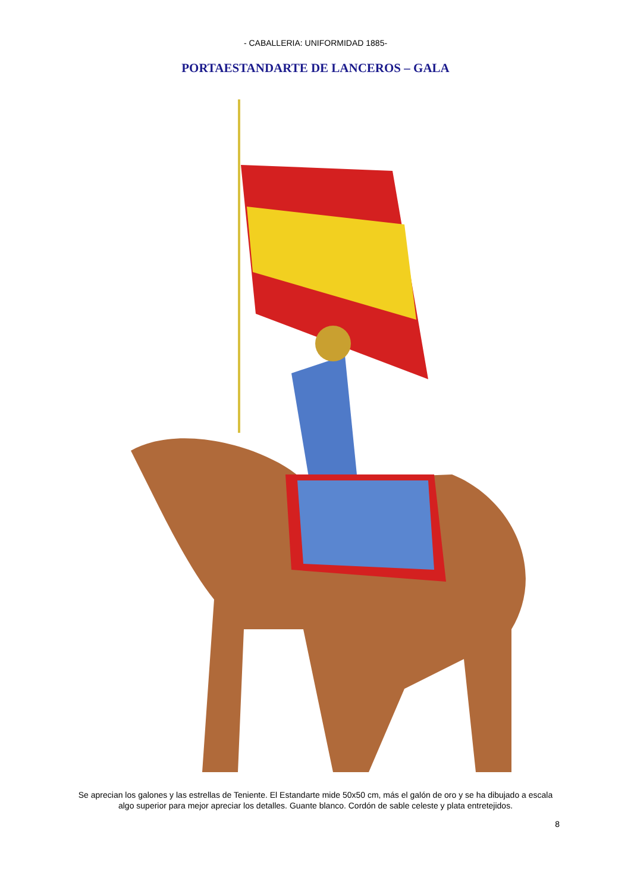- CABALLERIA: UNIFORMIDAD 1885-
PORTAESTANDARTE DE LANCEROS – GALA
Se aprecian los galones y las estrellas de Teniente. El Estandarte mide 50x50 cm, más el galón de oro y se ha dibujado a escala algo superior para mejor apreciar los detalles. Guante blanco. Cordón de sable celeste y plata entretejidos.
8